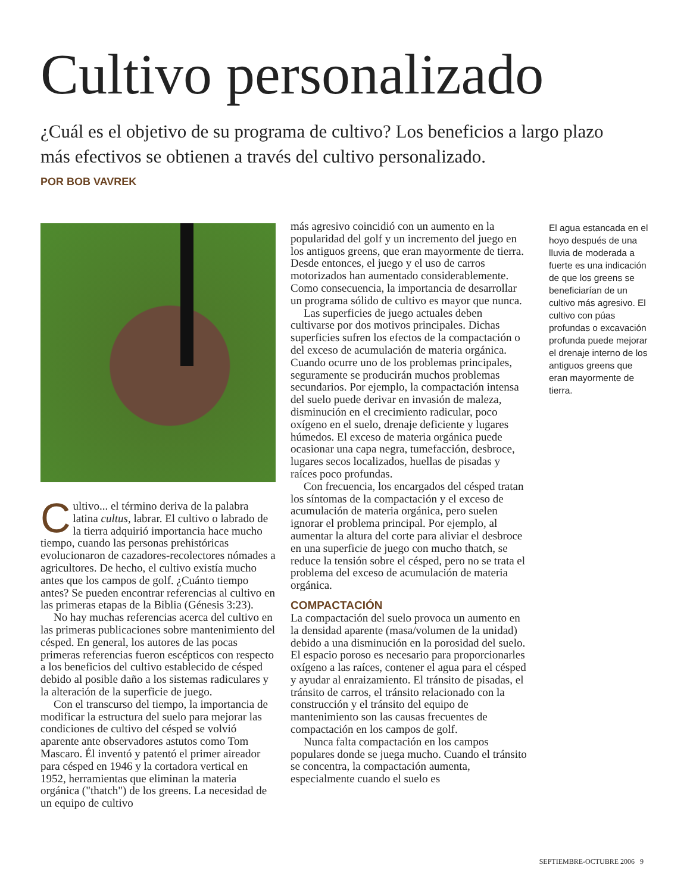Cultivo personalizado
¿Cuál es el objetivo de su programa de cultivo? Los beneficios a largo plazo más efectivos se obtienen a través del cultivo personalizado.
POR BOB VAVREK
Cultivo... el término deriva de la palabra latina cultus, labrar. El cultivo o labrado de la tierra adquirió importancia hace mucho tiempo, cuando las personas prehistóricas evolucionaron de cazadores-recolectores nómades a agricultores. De hecho, el cultivo existía mucho antes que los campos de golf. ¿Cuánto tiempo antes? Se pueden encontrar referencias al cultivo en las primeras etapas de la Biblia (Génesis 3:23).
No hay muchas referencias acerca del cultivo en las primeras publicaciones sobre mantenimiento del césped. En general, los autores de las pocas primeras referencias fueron escépticos con respecto a los beneficios del cultivo establecido de césped debido al posible daño a los sistemas radiculares y la alteración de la superficie de juego.
Con el transcurso del tiempo, la importancia de modificar la estructura del suelo para mejorar las condiciones de cultivo del césped se volvió aparente ante observadores astutos como Tom Mascaro. Él inventó y patentó el primer aireador para césped en 1946 y la cortadora vertical en 1952, herramientas que eliminan la materia orgánica ("thatch") de los greens. La necesidad de un equipo de cultivo
más agresivo coincidió con un aumento en la popularidad del golf y un incremento del juego en los antiguos greens, que eran mayormente de tierra. Desde entonces, el juego y el uso de carros motorizados han aumentado considerablemente. Como consecuencia, la importancia de desarrollar un programa sólido de cultivo es mayor que nunca.
Las superficies de juego actuales deben cultivarse por dos motivos principales. Dichas superficies sufren los efectos de la compactación o del exceso de acumulación de materia orgánica. Cuando ocurre uno de los problemas principales, seguramente se producirán muchos problemas secundarios. Por ejemplo, la compactación intensa del suelo puede derivar en invasión de maleza, disminución en el crecimiento radicular, poco oxígeno en el suelo, drenaje deficiente y lugares húmedos. El exceso de materia orgánica puede ocasionar una capa negra, tumefacción, desbroce, lugares secos localizados, huellas de pisadas y raíces poco profundas.
Con frecuencia, los encargados del césped tratan los síntomas de la compactación y el exceso de acumulación de materia orgánica, pero suelen ignorar el problema principal. Por ejemplo, al aumentar la altura del corte para aliviar el desbroce en una superficie de juego con mucho thatch, se reduce la tensión sobre el césped, pero no se trata el problema del exceso de acumulación de materia orgánica.
COMPACTACIÓN
La compactación del suelo provoca un aumento en la densidad aparente (masa/volumen de la unidad) debido a una disminución en la porosidad del suelo. El espacio poroso es necesario para proporcionarles oxígeno a las raíces, contener el agua para el césped y ayudar al enraizamiento. El tránsito de pisadas, el tránsito de carros, el tránsito relacionado con la construcción y el tránsito del equipo de mantenimiento son las causas frecuentes de compactación en los campos de golf.
Nunca falta compactación en los campos populares donde se juega mucho. Cuando el tránsito se concentra, la compactación aumenta, especialmente cuando el suelo es
El agua estancada en el hoyo después de una lluvia de moderada a fuerte es una indicación de que los greens se beneficiarían de un cultivo más agresivo. El cultivo con púas profundas o excavación profunda puede mejorar el drenaje interno de los antiguos greens que eran mayormente de tierra.
SEPTIEMBRE-OCTUBRE 2006 9